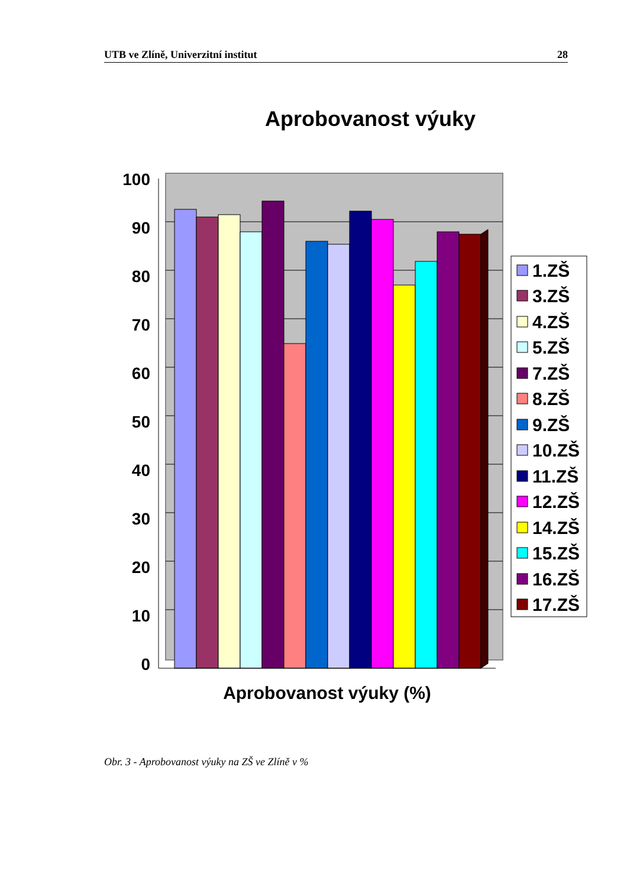UTB ve Zlíně, Univerzitní institut 28
Aprobovanost výuky
100
90
80
70
60
50
40
30
20
10
0
Aprobovanost výuky (%)
1.ZŠ
3.ZŠ
4.ZŠ
5.ZŠ
7.ZŠ
8.ZŠ
9.ZŠ
10.ZŠ
11.ZŠ
12.ZŠ
14.ZŠ
15.ZŠ
16.ZŠ
17.ZŠ
Obr. 3 - Aprobovanost výuky na ZŠ ve Zlíně v %